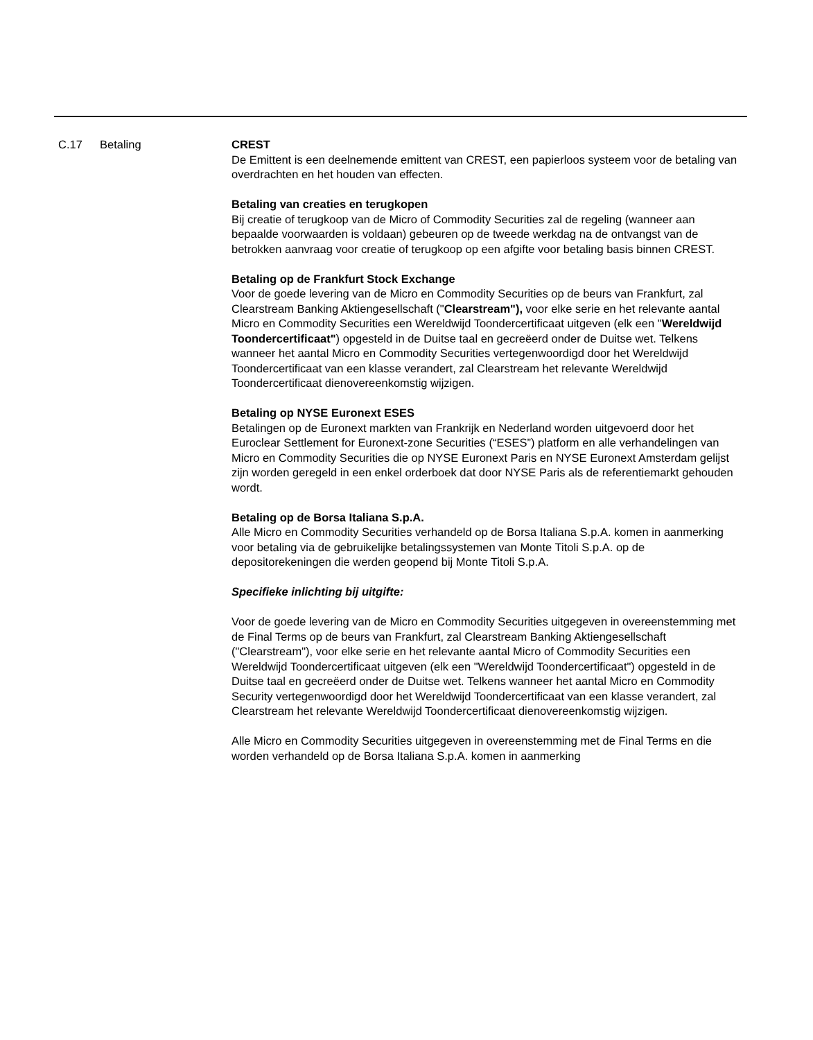| C.17 | Betaling | CREST De Emittent is een deelnemende emittent van CREST, een papierloos systeem voor de betaling van overdrachten en het houden van effecten. Betaling van creaties en terugkopen Bij creatie of terugkoop van de Micro of Commodity Securities zal de regeling (wanneer aan bepaalde voorwaarden is voldaan) gebeuren op de tweede werkdag na de ontvangst van de betrokken aanvraag voor creatie of terugkoop op een afgifte voor betaling basis binnen CREST. Betaling op de Frankfurt Stock Exchange Voor de goede levering van de Micro en Commodity Securities op de beurs van Frankfurt, zal Clearstream Banking Aktiengesellschaft (" Clearstream"), voor elke serie en het relevante aantal Micro en Commodity Securities een Wereldwijd Toondercertificaat uitgeven (elk een " Wereldwijd Toondercertificaat" ) opgesteld in de Duitse taal en gecreëerd onder de Duitse wet. Telkens wanneer het aantal Micro en Commodity Securities vertegenwoordigd door het Wereldwijd Toondercertificaat van een klasse verandert, zal Clearstream het relevante Wereldwijd Toondercertificaat dienovereenkomstig wijzigen. Betaling op NYSE Euronext ESES Betalingen op de Euronext markten van Frankrijk en Nederland worden uitgevoerd door het Euroclear Settlement for Euronext-zone Securities (“ESES”) platform en alle verhandelingen van Micro en Commodity Securities die op NYSE Euronext Paris en NYSE Euronext Amsterdam gelijst zijn worden geregeld in een enkel orderboek dat door NYSE Paris als de referentiemarkt gehouden wordt. Betaling op de Borsa Italiana S.p.A. Alle Micro en Commodity Securities verhandeld op de Borsa Italiana S.p.A. komen in aanmerking voor betaling via de gebruikelijke betalingssystemen van Monte Titoli S.p.A. op de depositorekeningen die werden geopend bij Monte Titoli S.p.A. Specifieke inlichting bij uitgifte: Voor de goede levering van de Micro en Commodity Securities uitgegeven in overeenstemming met de Final Terms op de beurs van Frankfurt, zal Clearstream Banking Aktiengesellschaft ("Clearstream"), voor elke serie en het relevante aantal Micro of Commodity Securities een Wereldwijd Toondercertificaat uitgeven (elk een "Wereldwijd Toondercertificaat") opgesteld in de Duitse taal en gecreëerd onder de Duitse wet. Telkens wanneer het aantal Micro en Commodity Security vertegenwoordigd door het Wereldwijd Toondercertificaat van een klasse verandert, zal Clearstream het relevante Wereldwijd Toondercertificaat dienovereenkomstig wijzigen. Alle Micro en Commodity Securities uitgegeven in overeenstemming met de Final Terms en die worden verhandeld op de Borsa Italiana S.p.A. komen in aanmerking |